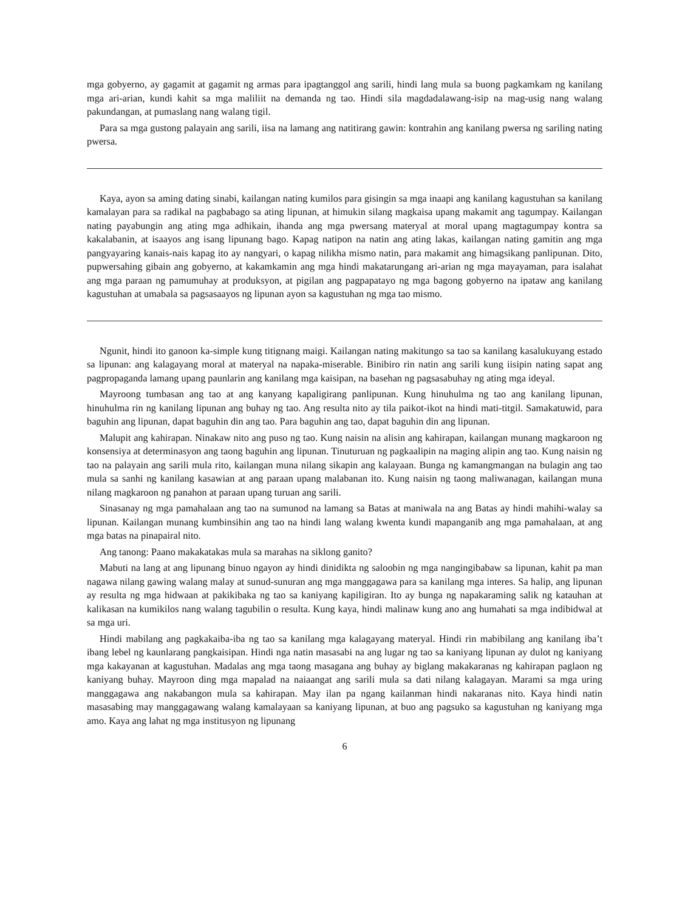mga gobyerno, ay gagamit at gagamit ng armas para ipagtanggol ang sarili, hindi lang mula sa buong pagkamkam ng kanilang mga ari-arian, kundi kahit sa mga maliliit na demanda ng tao. Hindi sila magdadalawang-isip na mag-usig nang walang pakundangan, at pumaslang nang walang tigil.
Para sa mga gustong palayain ang sarili, iisa na lamang ang natitirang gawin: kontrahin ang kanilang pwersa ng sariling nating pwersa.
Kaya, ayon sa aming dating sinabi, kailangan nating kumilos para gisingin sa mga inaapi ang kanilang kagustuhan sa kanilang kamalayan para sa radikal na pagbabago sa ating lipunan, at himukin silang magkaisa upang makamit ang tagumpay. Kailangan nating payabungin ang ating mga adhikain, ihanda ang mga pwersang materyal at moral upang magtagumpay kontra sa kakalabanin, at isaayos ang isang lipunang bago. Kapag natipon na natin ang ating lakas, kailangan nating gamitin ang mga pangyayaring kanais-nais kapag ito ay nangyari, o kapag nilikha mismo natin, para makamit ang himagsikang panlipunan. Dito, pupwersahing gibain ang gobyerno, at kakamkamin ang mga hindi makatarungang ari-arian ng mga mayayaman, para isalahat ang mga paraan ng pamumuhay at produksyon, at pigilan ang pagpapatayo ng mga bagong gobyerno na ipataw ang kanilang kagustuhan at umabala sa pagsasaayos ng lipunan ayon sa kagustuhan ng mga tao mismo.
Ngunit, hindi ito ganoon ka-simple kung titignang maigi. Kailangan nating makitungo sa tao sa kanilang kasalukuyang estado sa lipunan: ang kalagayang moral at materyal na napaka-miserable. Binibiro rin natin ang sarili kung iisipin nating sapat ang pagpropaganda lamang upang paunlarin ang kanilang mga kaisipan, na basehan ng pagsasabuhay ng ating mga ideyal.
Mayroong tumbasan ang tao at ang kanyang kapaligirang panlipunan. Kung hinuhulma ng tao ang kanilang lipunan, hinuhulma rin ng kanilang lipunan ang buhay ng tao. Ang resulta nito ay tila paikot-ikot na hindi mati-titgil. Samakatuwid, para baguhin ang lipunan, dapat baguhin din ang tao. Para baguhin ang tao, dapat baguhin din ang lipunan.
Malupit ang kahirapan. Ninakaw nito ang puso ng tao. Kung naisin na alisin ang kahirapan, kailangan munang magkaroon ng konsensiya at determinasyon ang taong baguhin ang lipunan. Tinuturuan ng pagkaalipin na maging alipin ang tao. Kung naisin ng tao na palayain ang sarili mula rito, kailangan muna nilang sikapin ang kalayaan. Bunga ng kamangmangan na bulagin ang tao mula sa sanhi ng kanilang kasawian at ang paraan upang malabanan ito. Kung naisin ng taong maliwanagan, kailangan muna nilang magkaroon ng panahon at paraan upang turuan ang sarili.
Sinasanay ng mga pamahalaan ang tao na sumunod na lamang sa Batas at maniwala na ang Batas ay hindi mahihi-walay sa lipunan. Kailangan munang kumbinsihin ang tao na hindi lang walang kwenta kundi mapanganib ang mga pamahalaan, at ang mga batas na pinapairal nito.
Ang tanong: Paano makakatakas mula sa marahas na siklong ganito?
Mabuti na lang at ang lipunang binuo ngayon ay hindi dinidikta ng saloobin ng mga nangingibabaw sa lipunan, kahit pa man nagawa nilang gawing walang malay at sunud-sunuran ang mga manggagawa para sa kanilang mga interes. Sa halip, ang lipunan ay resulta ng mga hidwaan at pakikibaka ng tao sa kaniyang kapiligiran. Ito ay bunga ng napakaraming salik ng katauhan at kalikasan na kumikilos nang walang tagubilin o resulta. Kung kaya, hindi malinaw kung ano ang humahati sa mga indibidwal at sa mga uri.
Hindi mabilang ang pagkakaiba-iba ng tao sa kanilang mga kalagayang materyal. Hindi rin mabibilang ang kanilang iba’t ibang lebel ng kaunlarang pangkaisipan. Hindi nga natin masasabi na ang lugar ng tao sa kaniyang lipunan ay dulot ng kaniyang mga kakayanan at kagustuhan. Madalas ang mga taong masagana ang buhay ay biglang makakaranas ng kahirapan paglaon ng kaniyang buhay. Mayroon ding mga mapalad na naiaangat ang sarili mula sa dati nilang kalagayan. Marami sa mga uring manggagawa ang nakabangon mula sa kahirapan. May ilan pa ngang kailanman hindi nakaranas nito. Kaya hindi natin masasabing may manggagawang walang kamalayaan sa kaniyang lipunan, at buo ang pagsuko sa kagustuhan ng kaniyang mga amo. Kaya ang lahat ng mga institusyon ng lipunang
6